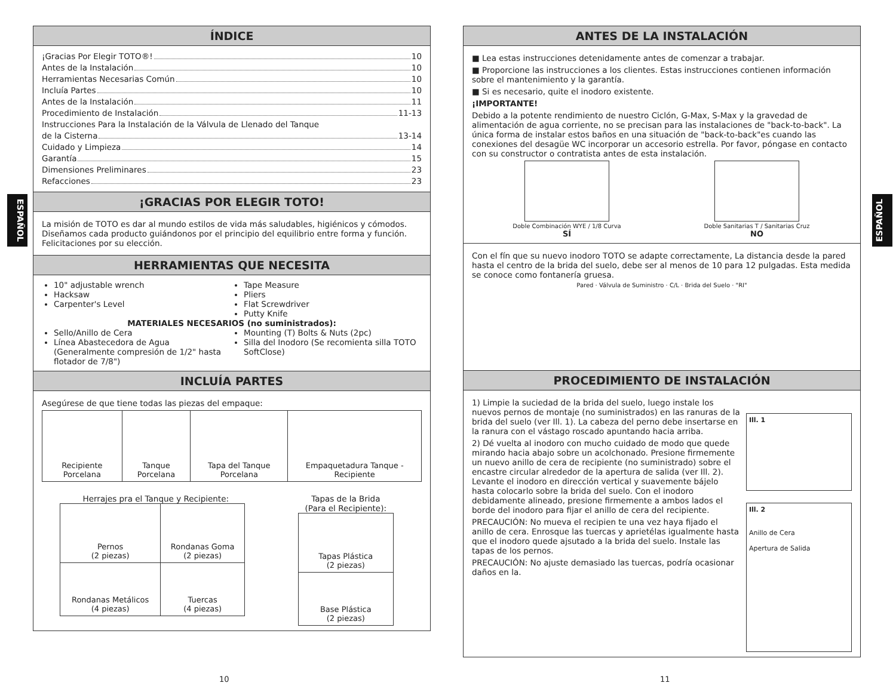ESPAÑOL
ESPAÑOL
ÍNDICE
¡Gracias Por Elegir TOTO®! 10
Antes de la Instalación 10
Herramientas Necesarias Común 10
Incluía Partes 10
Antes de la Instalación 11
Procedimiento de Instalación 11-13
Instrucciones Para la Instalación de la Válvula de Llenado del Tanque
de la Cisterna 13-14
Cuidado y Limpieza 14
Garantía 15
Dimensiones Preliminares 23
Refacciones 23
¡GRACIAS POR ELEGIR TOTO!
La misión de TOTO es dar al mundo estilos de vida más saludables, higiénicos y cómodos. Diseñamos cada producto guiándonos por el principio del equilibrio entre forma y función. Felicitaciones por su elección.
HERRAMIENTAS QUE NECESITA
10" adjustable wrench
Hacksaw
Carpenter's Level
Tape Measure
Pliers
Flat Screwdriver
Putty Knife
MATERIALES NECESARIOS (no suministrados):
Sello/Anillo de Cera
Línea Abastecedora de Agua (Generalmente compresión de 1/2" hasta flotador de 7/8")
Mounting (T) Bolts & Nuts (2pc)
Silla del Inodoro (Se recomienta silla TOTO SoftClose)
INCLUÍA PARTES
Asegúrese de que tiene todas las piezas del empaque:
| Recipiente Porcelana | Tanque Porcelana | Tapa del Tanque Porcelana | Empaquetadura Tanque - Recipiente |
Herrajes pra el Tanque y Recipiente:
| Pernos (2 piezas) | Rondanas Goma (2 piezas) |
| Rondanas Metálicos (4 piezas) | Tuercas (4 piezas) |
Tapas de la Brida
(Para el Recipiente):
| Tapas Plástica (2 piezas) |
| Base Plástica (2 piezas) |
ANTES DE LA INSTALACIÓN
■ Lea estas instrucciones detenidamente antes de comenzar a trabajar.
■ Proporcione las instrucciones a los clientes. Estas instrucciones contienen información sobre el mantenimiento y la garantía.
■ Si es necesario, quite el inodoro existente.
¡IMPORTANTE!
Debido a la potente rendimiento de nuestro Ciclón, G-Max, S-Max y la gravedad de alimentación de agua corriente, no se precisan para las instalaciones de "back-to-back". La única forma de instalar estos baños en una situación de "back-to-back"es cuando las conexiones del desagüe WC incorporar un accesorio estrella. Por favor, póngase en contacto con su constructor o contratista antes de esta instalación.
Doble Combinación WYE / 1/8 Curva
SÍ
Doble Sanitarias T / Sanitarias Cruz
NO
Con el fín que su nuevo inodoro TOTO se adapte correctamente, La distancia desde la pared hasta el centro de la brida del suelo, debe ser al menos de 10 para 12 pulgadas. Esta medida se conoce como fontanería gruesa.
Pared · Válvula de Suministro · C/L · Brida del Suelo · "RI"
PROCEDIMIENTO DE INSTALACIÓN
1) Limpie la suciedad de la brida del suelo, luego instale los nuevos pernos de montaje (no suministrados) en las ranuras de la brida del suelo (ver Ill. 1). La cabeza del perno debe insertarse en la ranura con el vástago roscado apuntando hacia arriba.
2) Dé vuelta al inodoro con mucho cuidado de modo que quede mirando hacia abajo sobre un acolchonado. Presione firmemente un nuevo anillo de cera de recipiente (no suministrado) sobre el encastre circular alrededor de la apertura de salida (ver Ill. 2). Levante el inodoro en dirección vertical y suavemente bájelo hasta colocarlo sobre la brida del suelo. Con el inodoro debidamente alineado, presione firmemente a ambos lados el borde del inodoro para fijar el anillo de cera del recipiente.
PRECAUCIÓN: No mueva el recipien te una vez haya fijado el anillo de cera. Enrosque las tuercas y aprietélas igualmente hasta que el inodoro quede ajsutado a la brida del suelo. Instale las tapas de los pernos.
PRECAUCIÓN: No ajuste demasiado las tuercas, podría ocasionar daños en la.
Ill. 1
Ill. 2
Anillo de Cera
Apertura de Salida
10 11